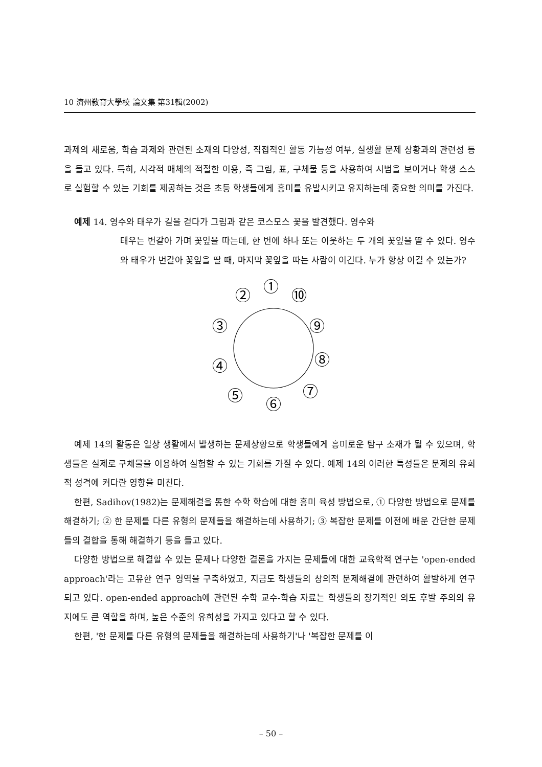10 濟州敎育大學校 論文集 第31輯(2002)
과제의 새로움, 학습 과제와 관련된 소재의 다양성, 직접적인 활동 가능성 여부, 실생활 문제 상황과의 관련성 등을 들고 있다. 특히, 시각적 매체의 적절한 이용, 즉 그림, 표, 구체물 등을 사용하여 시범을 보이거나 학생 스스로 실험할 수 있는 기회를 제공하는 것은 초등 학생들에게 흥미를 유발시키고 유지하는데 중요한 의미를 가진다.
예제 14. 영수와 태우가 길을 걷다가 그림과 같은 코스모스 꽃을 발견했다. 영수와
태우는 번갈아 가며 꽃잎을 따는데, 한 번에 하나 또는 이웃하는 두 개의 꽃잎을 딸 수 있다. 영수와 태우가 번갈아 꽃잎을 딸 때, 마지막 꽃잎을 따는 사람이 이긴다. 누가 항상 이길 수 있는가?
①
⑩
②
⑨
③
⑧
④
⑦
⑤
⑥
예제 14의 활동은 일상 생활에서 발생하는 문제상황으로 학생들에게 흥미로운 탐구 소재가 될 수 있으며, 학생들은 실제로 구체물을 이용하여 실험할 수 있는 기회를 가질 수 있다. 예제 14의 이러한 특성들은 문제의 유희적 성격에 커다란 영향을 미친다.
한편, Sadihov(1982)는 문제해결을 통한 수학 학습에 대한 흥미 육성 방법으로, ① 다양한 방법으로 문제를 해결하기; ② 한 문제를 다른 유형의 문제들을 해결하는데 사용하기; ③ 복잡한 문제를 이전에 배운 간단한 문제들의 결합을 통해 해결하기 등을 들고 있다.
다양한 방법으로 해결할 수 있는 문제나 다양한 결론을 가지는 문제들에 대한 교육학적 연구는 'open-ended approach'라는 고유한 연구 영역을 구축하였고, 지금도 학생들의 창의적 문제해결에 관련하여 활발하게 연구되고 있다. open-ended approach에 관련된 수학 교수-학습 자료는 학생들의 장기적인 의도 후발 주의의 유지에도 큰 역할을 하며, 높은 수준의 유희성을 가지고 있다고 할 수 있다.
한편, '한 문제를 다른 유형의 문제들을 해결하는데 사용하기'나 '복잡한 문제를 이
– 50 –